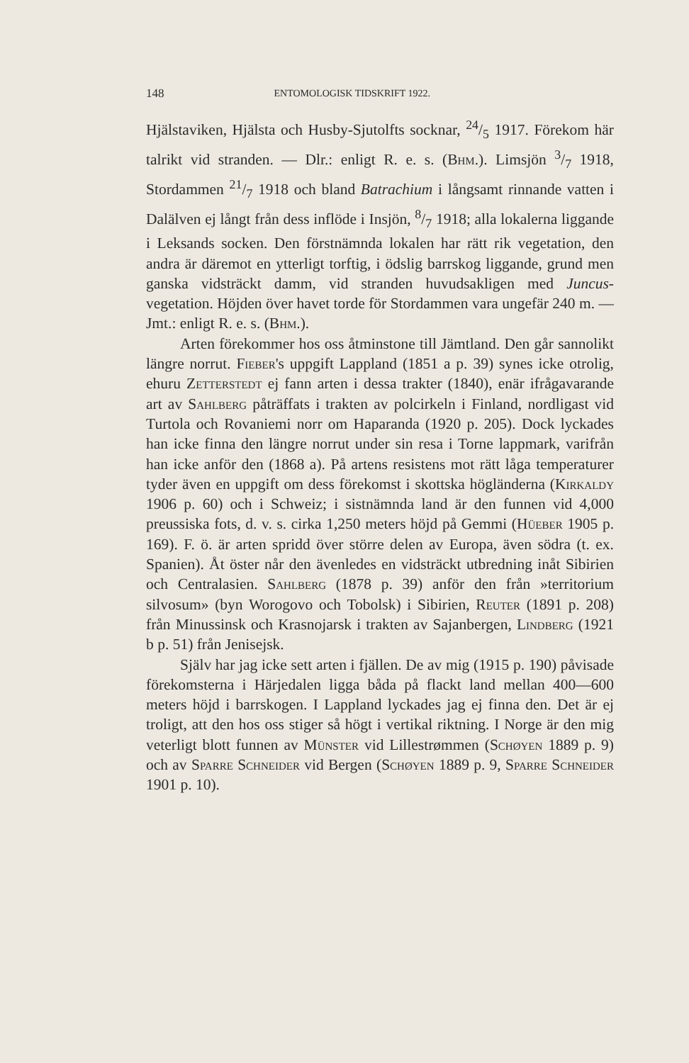148 ENTOMOLOGISK TIDSKRIFT 1922.
Hjälstaviken, Hjälsta och Husby-Sjutolfts socknar, 24/5 1917. Förekom här talrikt vid stranden. — Dlr.: enligt R. e. s. (Bhm.). Limsjön 3/7 1918, Stordammen 21/7 1918 och bland Batrachium i långsamt rinnande vatten i Dalälven ej långt från dess inflöde i Insjön, 8/7 1918; alla lokalerna liggande i Leksands socken. Den förstnämnda lokalen har rätt rik vegetation, den andra är däremot en ytterligt torftig, i ödslig barrskog liggande, grund men ganska vidsträckt damm, vid stranden huvudsakligen med Juncus-vegetation. Höjden över havet torde för Stordammen vara ungefär 240 m. — Jmt.: enligt R. e. s. (Bhm.).
Arten förekommer hos oss åtminstone till Jämtland. Den går sannolikt längre norrut. Fieber's uppgift Lappland (1851 a p. 39) synes icke otrolig, ehuru Zetterstedt ej fann arten i dessa trakter (1840), enär ifrågavarande art av Sahlberg påträffats i trakten av polcirkeln i Finland, nordligast vid Turtola och Rovaniemi norr om Haparanda (1920 p. 205). Dock lyckades han icke finna den längre norrut under sin resa i Torne lappmark, varifrån han icke anför den (1868 a). På artens resistens mot rätt låga temperaturer tyder även en uppgift om dess förekomst i skottska högländerna (Kirkaldy 1906 p. 60) och i Schweiz; i sistnämnda land är den funnen vid 4,000 preussiska fots, d. v. s. cirka 1,250 meters höjd på Gemmi (Hüeber 1905 p. 169). F. ö. är arten spridd över större delen av Europa, även södra (t. ex. Spanien). Åt öster når den ävenledes en vidsträckt utbredning inåt Sibirien och Centralasien. Sahlberg (1878 p. 39) anför den från »territorium silvosum» (byn Worogovo och Tobolsk) i Sibirien, Reuter (1891 p. 208) från Minussinsk och Krasnojarsk i trakten av Sajanbergen, Lindberg (1921 b p. 51) från Jenisejsk.
Själv har jag icke sett arten i fjällen. De av mig (1915 p. 190) påvisade förekomsterna i Härjedalen ligga båda på flackt land mellan 400—600 meters höjd i barrskogen. I Lappland lyckades jag ej finna den. Det är ej troligt, att den hos oss stiger så högt i vertikal riktning. I Norge är den mig veterligt blott funnen av Münster vid Lillestrømmen (Schøyen 1889 p. 9) och av Sparre Schneider vid Bergen (Schøyen 1889 p. 9, Sparre Schneider 1901 p. 10).